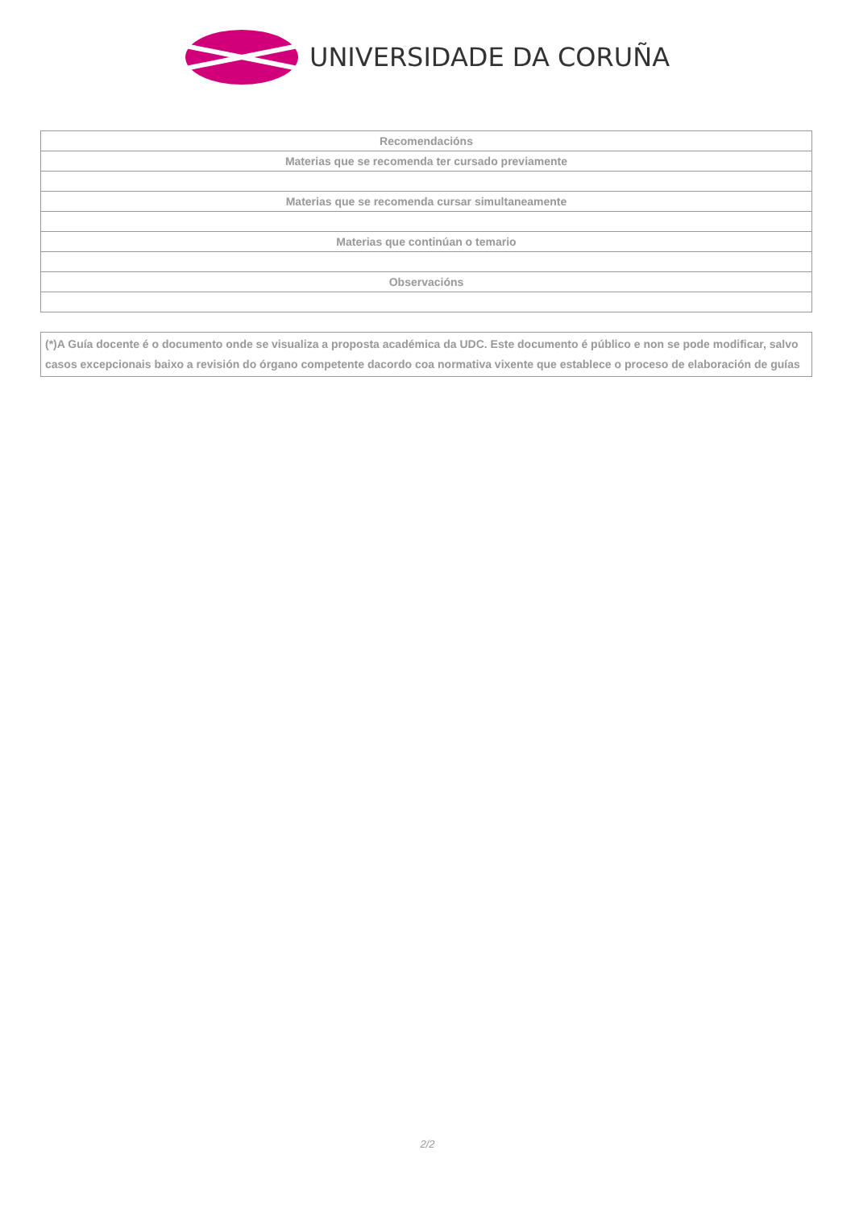UNIVERSIDADE DA CORUÑA
| Recomendacións |
| --- |
| Materias que se recomenda ter cursado previamente |
| Materias que se recomenda cursar simultaneamente |
| Materias que continúan o temario |
| Observacións |
(*)A Guía docente é o documento onde se visualiza a proposta académica da UDC. Este documento é público e non se pode modificar, salvo casos excepcionais baixo a revisión do órgano competente dacordo coa normativa vixente que establece o proceso de elaboración de guías
2/2